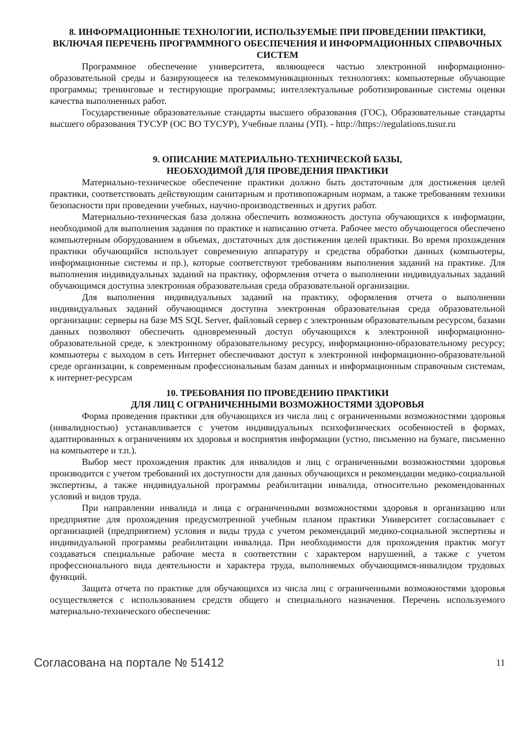8. ИНФОРМАЦИОННЫЕ ТЕХНОЛОГИИ, ИСПОЛЬЗУЕМЫЕ ПРИ ПРОВЕДЕНИИ ПРАКТИКИ, ВКЛЮЧАЯ ПЕРЕЧЕНЬ ПРОГРАММНОГО ОБЕСПЕЧЕНИЯ И ИНФОРМАЦИОННЫХ СПРАВОЧНЫХ СИСТЕМ
Программное обеспечение университета, являющееся частью электронной информационно-образовательной среды и базирующееся на телекоммуникационных технологиях: компьютерные обучающие программы; тренинговые и тестирующие программы; интеллектуальные роботизированные системы оценки качества выполненных работ.
Государственные образовательные стандарты высшего образования (ГОС), Образовательные стандарты высшего образования ТУСУР (ОС ВО ТУСУР), Учебные планы (УП). - http://https://regulations.tusur.ru
9. ОПИСАНИЕ МАТЕРИАЛЬНО-ТЕХНИЧЕСКОЙ БАЗЫ,
НЕОБХОДИМОЙ ДЛЯ ПРОВЕДЕНИЯ ПРАКТИКИ
Материально-техническое обеспечение практики должно быть достаточным для достижения целей практики, соответствовать действующим санитарным и противопожарным нормам, а также требованиям техники безопасности при проведении учебных, научно-производственных и других работ.
Материально-техническая база должна обеспечить возможность доступа обучающихся к информации, необходимой для выполнения задания по практике и написанию отчета. Рабочее место обучающегося обеспечено компьютерным оборудованием в объемах, достаточных для достижения целей практики. Во время прохождения практики обучающийся использует современную аппаратуру и средства обработки данных (компьютеры, информационные системы и пр.), которые соответствуют требованиям выполнения заданий на практике. Для выполнения индивидуальных заданий на практику, оформления отчета о выполнении индивидуальных заданий обучающимся доступна электронная образовательная среда образовательной организации.
Для выполнения индивидуальных заданий на практику, оформления отчета о выполнении индивидуальных заданий обучающимся доступна электронная образовательная среда образовательной организации: серверы на базе MS SQL Server, файловый сервер с электронным образовательным ресурсом, базами данных позволяют обеспечить одновременный доступ обучающихся к электронной информационно-образовательной среде, к электронному образовательному ресурсу, информационно-образовательному ресурсу; компьютеры с выходом в сеть Интернет обеспечивают доступ к электронной информационно-образовательной среде организации, к современным профессиональным базам данных и информационным справочным системам, к интернет-ресурсам
10. ТРЕБОВАНИЯ ПО ПРОВЕДЕНИЮ ПРАКТИКИ
ДЛЯ ЛИЦ С ОГРАНИЧЕННЫМИ ВОЗМОЖНОСТЯМИ ЗДОРОВЬЯ
Форма проведения практики для обучающихся из числа лиц с ограниченными возможностями здоровья (инвалидностью) устанавливается с учетом индивидуальных психофизических особенностей в формах, адаптированных к ограничениям их здоровья и восприятия информации (устно, письменно на бумаге, письменно на компьютере и т.п.).
Выбор мест прохождения практик для инвалидов и лиц с ограниченными возможностями здоровья производится с учетом требований их доступности для данных обучающихся и рекомендации медико-социальной экспертизы, а также индивидуальной программы реабилитации инвалида, относительно рекомендованных условий и видов труда.
При направлении инвалида и лица с ограниченными возможностями здоровья в организацию или предприятие для прохождения предусмотренной учебным планом практики Университет согласовывает с организацией (предприятием) условия и виды труда с учетом рекомендаций медико-социальной экспертизы и индивидуальной программы реабилитации инвалида. При необходимости для прохождения практик могут создаваться специальные рабочие места в соответствии с характером нарушений, а также с учетом профессионального вида деятельности и характера труда, выполняемых обучающимся-инвалидом трудовых функций.
Защита отчета по практике для обучающихся из числа лиц с ограниченными возможностями здоровья осуществляется с использованием средств общего и специального назначения. Перечень используемого материально-технического обеспечения:
Согласована на портале № 51412 11